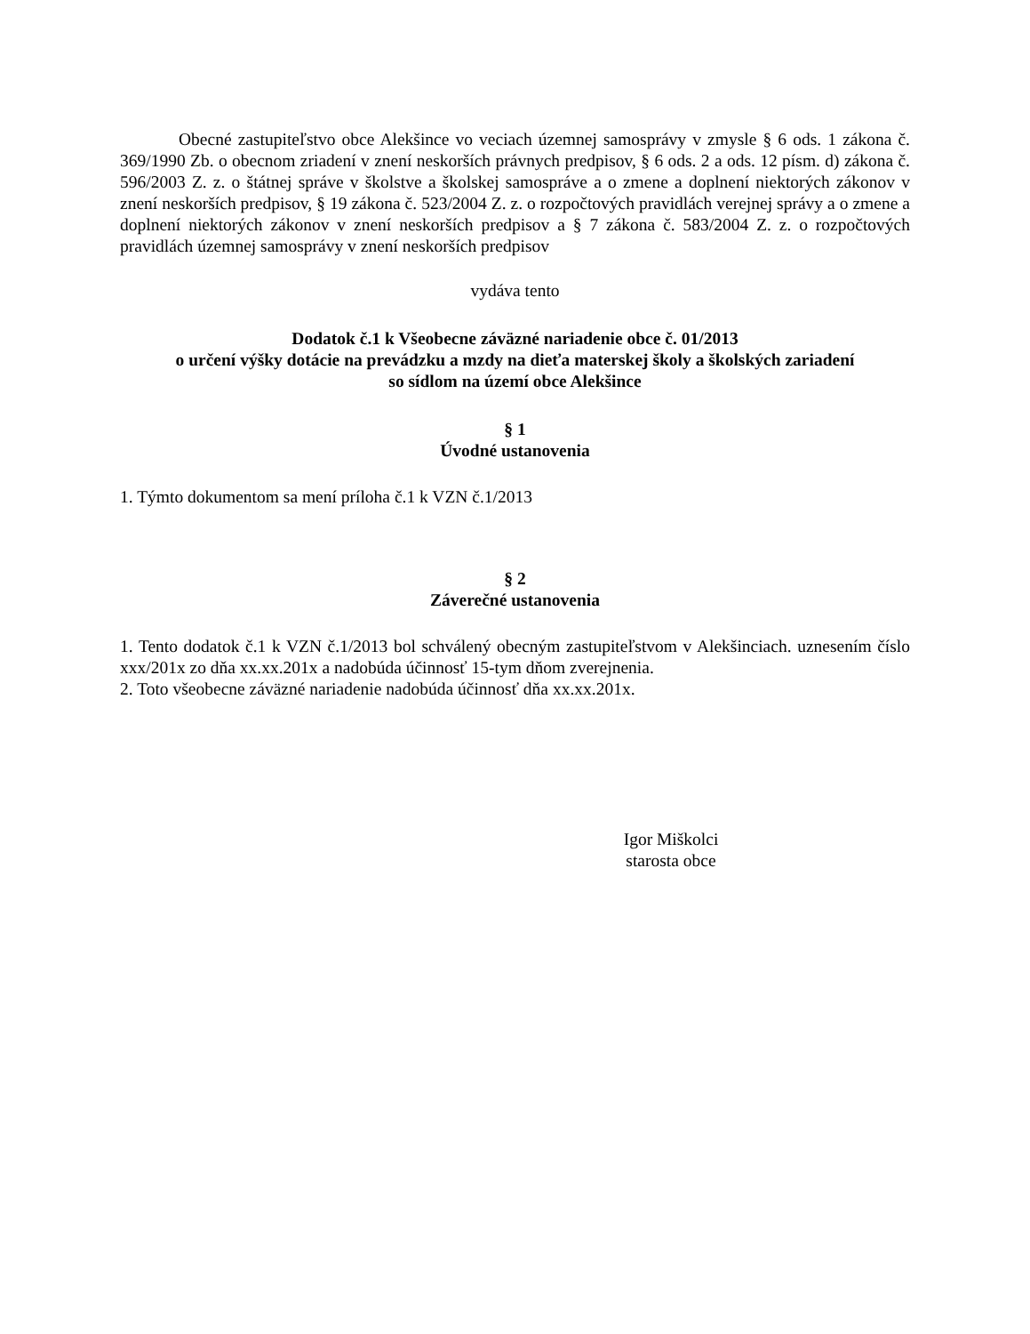Obecné zastupiteľstvo obce Alekšince vo veciach územnej samosprávy v zmysle § 6 ods. 1 zákona č. 369/1990 Zb. o obecnom zriadení v znení neskorších právnych predpisov, § 6 ods. 2 a ods. 12 písm. d) zákona č. 596/2003 Z. z. o štátnej správe v školstve a školskej samospráve a o zmene a doplnení niektorých zákonov v znení neskorších predpisov, § 19 zákona č. 523/2004 Z. z. o rozpočtových pravidlách verejnej správy a o zmene a doplnení niektorých zákonov v znení neskorších predpisov a § 7 zákona č. 583/2004 Z. z. o rozpočtových pravidlách územnej samosprávy v znení neskorších predpisov
vydáva tento
Dodatok č.1 k Všeobecne záväzné nariadenie obce č. 01/2013
o určení výšky dotácie na prevádzku a mzdy na dieťa materskej školy a školských zariadení
so sídlom na území obce Alekšince
§ 1
Úvodné ustanovenia
1. Týmto dokumentom sa mení príloha č.1 k VZN č.1/2013
§ 2
Záverečné ustanovenia
1. Tento dodatok č.1 k VZN č.1/2013 bol schválený obecným zastupiteľstvom v Alekšinciach. uznesením číslo xxx/201x zo dňa xx.xx.201x a nadobúda účinnosť 15-tym dňom zverejnenia.
2. Toto všeobecne záväzné nariadenie nadobúda účinnosť dňa xx.xx.201x.
Igor Miškolci
starosta obce